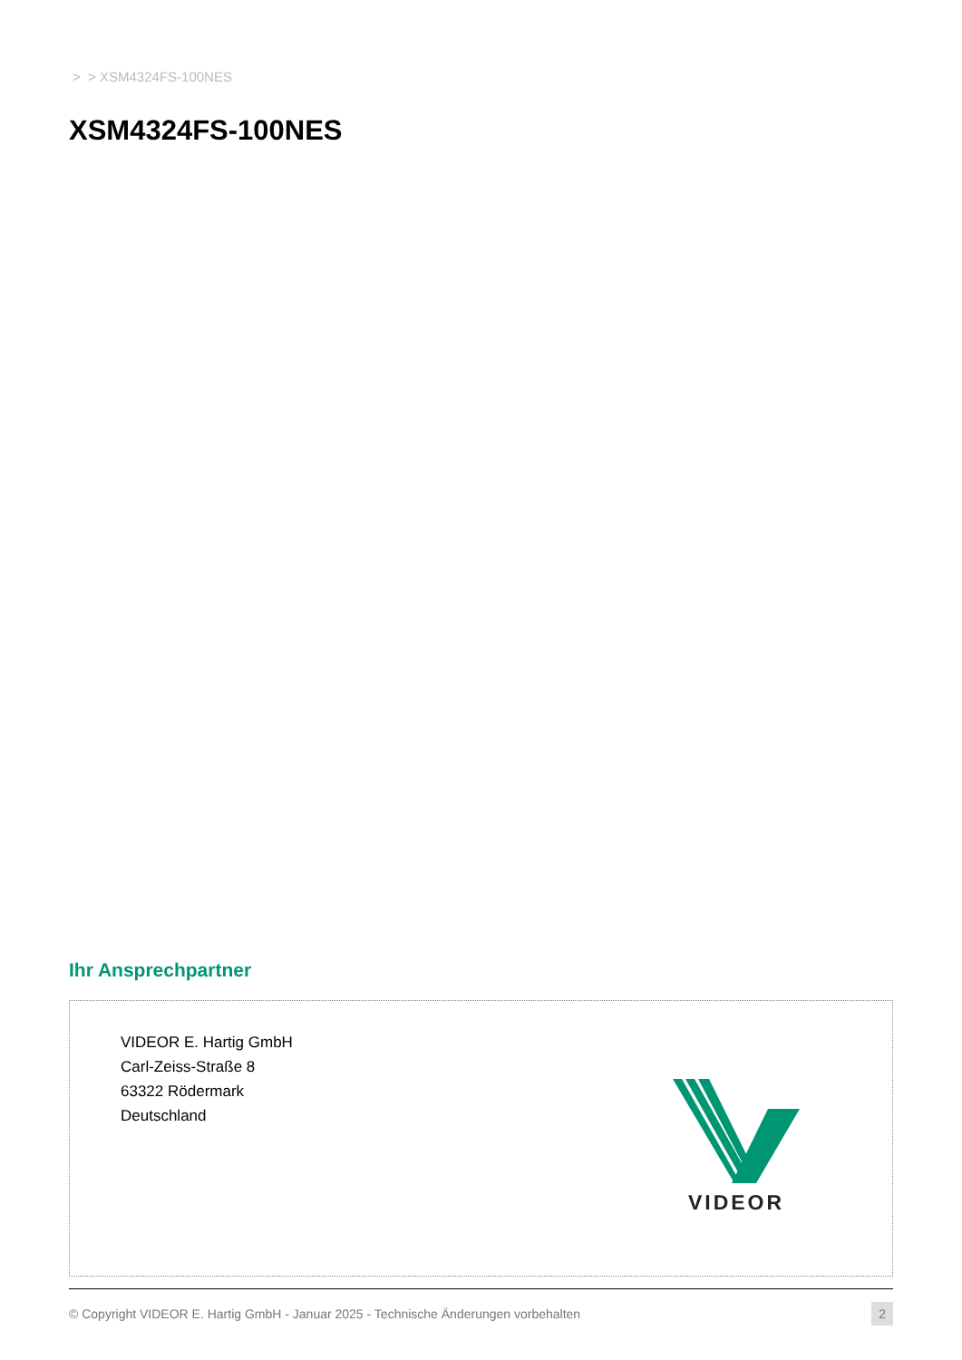> > XSM4324FS-100NES
XSM4324FS-100NES
Ihr Ansprechpartner
VIDEOR E. Hartig GmbH
Carl-Zeiss-Straße 8
63322 Rödermark
Deutschland
VIDEOR
© Copyright VIDEOR E. Hartig GmbH - Januar 2025 - Technische Änderungen vorbehalten 2